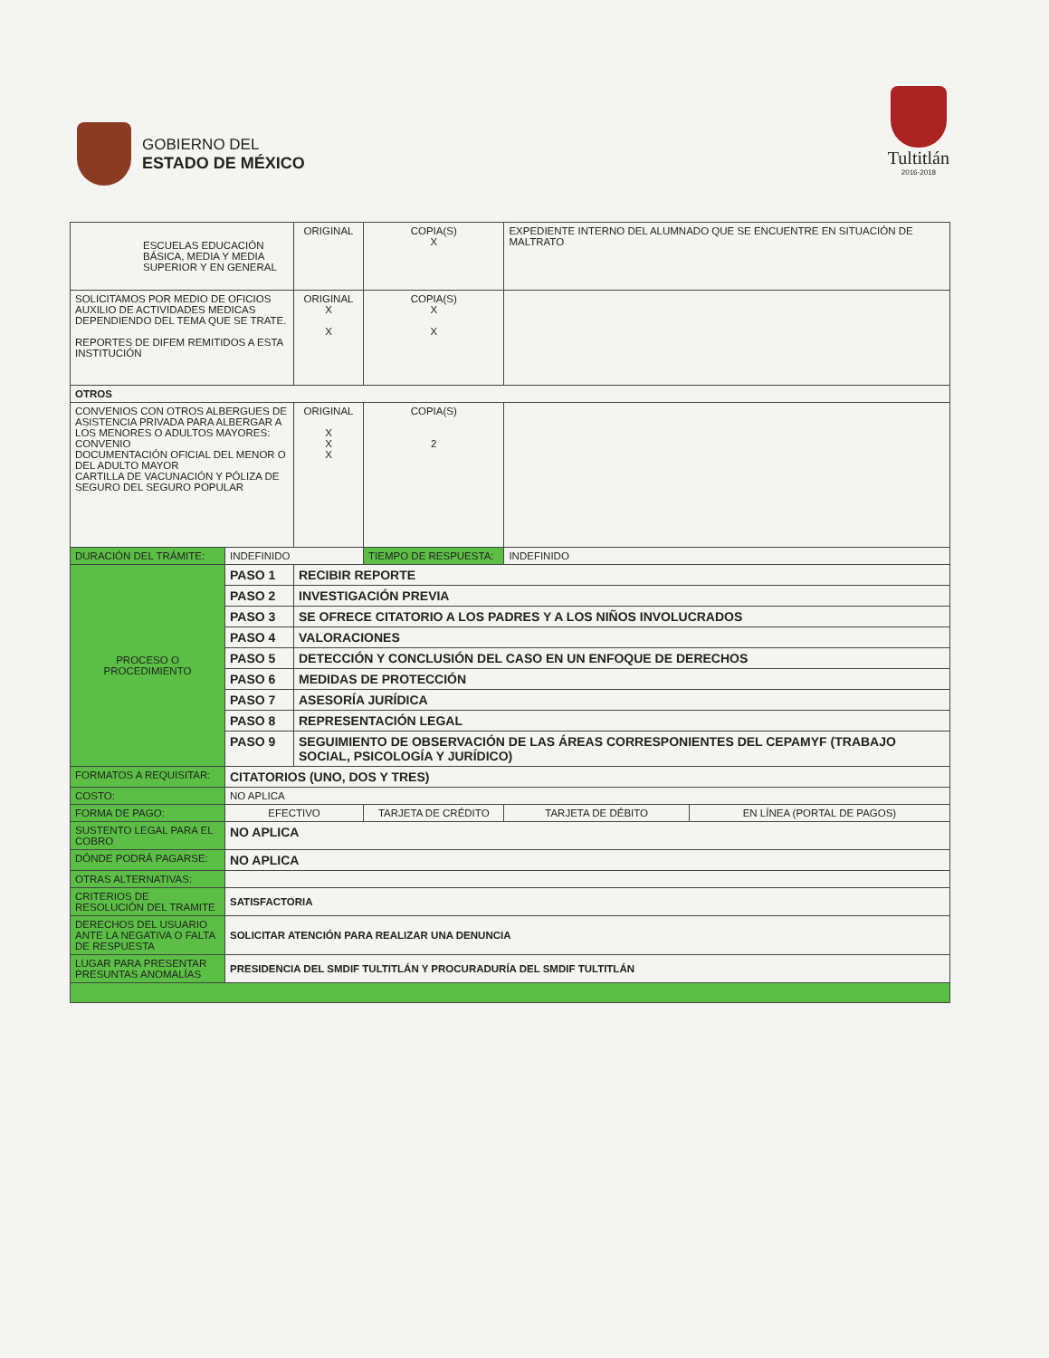GOBIERNO DEL
ESTADO DE MÉXICO
Tultitlán
2016-2018
| ESCUELAS EDUCACIÓN BÁSICA, MEDIA Y MEDIA SUPERIOR Y EN GENERAL | | ORIGINAL | COPIA(S) X | EXPEDIENTE INTERNO DEL ALUMNADO QUE SE ENCUENTRE EN SITUACIÓN DE MALTRATO | |
| SOLICITAMOS POR MEDIO DE OFICIOS AUXILIO DE ACTIVIDADES MEDICAS DEPENDIENDO DEL TEMA QUE SE TRATE. REPORTES DE DIFEM REMITIDOS A ESTA INSTITUCIÓN | | ORIGINAL X X | COPIA(S) X X | | |
| OTROS | | | | | |
| CONVENIOS CON OTROS ALBERGUES DE ASISTENCIA PRIVADA PARA ALBERGAR A LOS MENORES O ADULTOS MAYORES: CONVENIO DOCUMENTACIÓN OFICIAL DEL MENOR O DEL ADULTO MAYOR CARTILLA DE VACUNACIÓN Y PÓLIZA DE SEGURO DEL SEGURO POPULAR | | ORIGINAL X X X | COPIA(S) 2 | | |
| DURACIÓN DEL TRÁMITE: | INDEFINIDO | | TIEMPO DE RESPUESTA: | INDEFINIDO | |
| PROCESO O PROCEDIMIENTO | PASO 1 | RECIBIR REPORTE | | | |
| | PASO 2 | INVESTIGACIÓN PREVIA | | | |
| | PASO 3 | SE OFRECE CITATORIO A LOS PADRES Y A LOS NIÑOS INVOLUCRADOS | | | |
| | PASO 4 | VALORACIONES | | | |
| | PASO 5 | DETECCIÓN Y CONCLUSIÓN DEL CASO EN UN ENFOQUE DE DERECHOS | | | |
| | PASO 6 | MEDIDAS DE PROTECCIÓN | | | |
| | PASO 7 | ASESORÍA JURÍDICA | | | |
| | PASO 8 | REPRESENTACIÓN LEGAL | | | |
| | PASO 9 | SEGUIMIENTO DE OBSERVACIÓN DE LAS ÁREAS CORRESPONIENTES DEL CEPAMYF (TRABAJO SOCIAL, PSICOLOGÍA Y JURÍDICO) | | | |
| FORMATOS A REQUISITAR: | CITATORIOS (UNO, DOS Y TRES) | | | | |
| COSTO: | NO APLICA | | | | |
| FORMA DE PAGO: | EFECTIVO | | TARJETA DE CRÉDITO | TARJETA DE DÉBITO | EN LÍNEA (PORTAL DE PAGOS) |
| SUSTENTO LEGAL PARA EL COBRO | NO APLICA | | | | |
| DÓNDE PODRÁ PAGARSE: | NO APLICA | | | | |
| OTRAS ALTERNATIVAS: | | | | | |
| CRITERIOS DE RESOLUCIÓN DEL TRAMITE | SATISFACTORIA | | | | |
| DERECHOS DEL USUARIO ANTE LA NEGATIVA O FALTA DE RESPUESTA | SOLICITAR ATENCIÓN PARA REALIZAR UNA DENUNCIA | | | | |
| LUGAR PARA PRESENTAR PRESUNTAS ANOMALÍAS | PRESIDENCIA DEL SMDIF TULTITLÁN Y PROCURADURÍA DEL SMDIF TULTITLÁN | | | | |